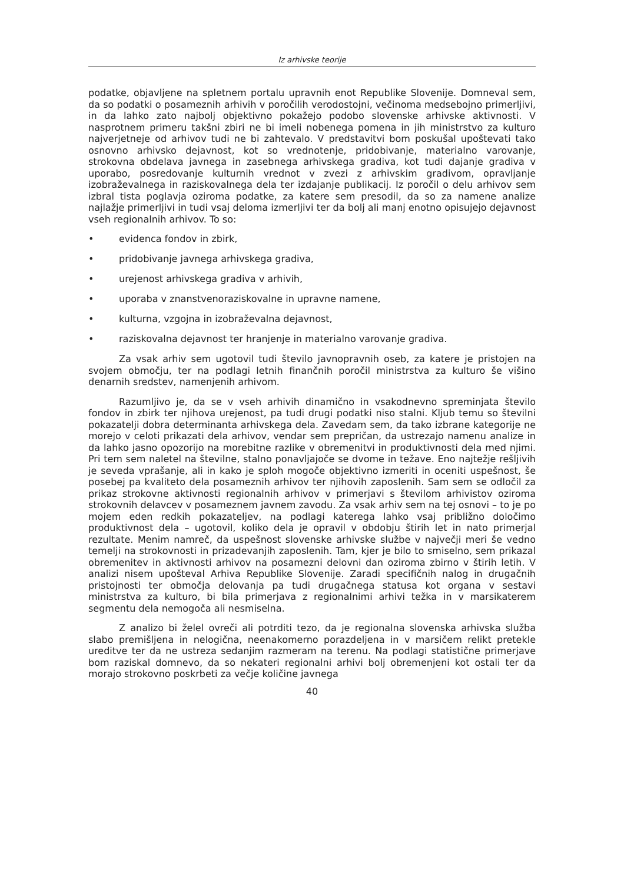Iz arhivske teorije
podatke, objavljene na spletnem portalu upravnih enot Republike Slovenije. Domneval sem, da so podatki o posameznih arhivih v poročilih verodostojni, večinoma medsebojno primerljivi, in da lahko zato najbolj objektivno pokažejo podobo slovenske arhivske aktivnosti. V nasprotnem primeru takšni zbiri ne bi imeli nobenega pomena in jih ministrstvo za kulturo najverjetneje od arhivov tudi ne bi zahtevalo. V predstavitvi bom poskušal upoštevati tako osnovno arhivsko dejavnost, kot so vrednotenje, pridobivanje, materialno varovanje, strokovna obdelava javnega in zasebnega arhivskega gradiva, kot tudi dajanje gradiva v uporabo, posredovanje kulturnih vrednot v zvezi z arhivskim gradivom, opravljanje izobraževalnega in raziskovalnega dela ter izdajanje publikacij. Iz poročil o delu arhivov sem izbral tista poglavja oziroma podatke, za katere sem presodil, da so za namene analize najlažje primerljivi in tudi vsaj deloma izmerljivi ter da bolj ali manj enotno opisujejo dejavnost vseh regionalnih arhivov. To so:
• evidenca fondov in zbirk,
• pridobivanje javnega arhivskega gradiva,
• urejenost arhivskega gradiva v arhivih,
• uporaba v znanstvenoraziskovalne in upravne namene,
• kulturna, vzgojna in izobraževalna dejavnost,
• raziskovalna dejavnost ter hranjenje in materialno varovanje gradiva.
Za vsak arhiv sem ugotovil tudi število javnopravnih oseb, za katere je pristojen na svojem območju, ter na podlagi letnih finančnih poročil ministrstva za kulturo še višino denarnih sredstev, namenjenih arhivom.
Razumljivo je, da se v vseh arhivih dinamično in vsakodnevno spreminjata število fondov in zbirk ter njihova urejenost, pa tudi drugi podatki niso stalni. Kljub temu so številni pokazatelji dobra determinanta arhivskega dela. Zavedam sem, da tako izbrane kategorije ne morejo v celoti prikazati dela arhivov, vendar sem prepričan, da ustrezajo namenu analize in da lahko jasno opozorijo na morebitne razlike v obremenitvi in produktivnosti dela med njimi. Pri tem sem naletel na številne, stalno ponavljajoče se dvome in težave. Eno najtežje rešljivih je seveda vprašanje, ali in kako je sploh mogoče objektivno izmeriti in oceniti uspešnost, še posebej pa kvaliteto dela posameznih arhivov ter njihovih zaposlenih. Sam sem se odločil za prikaz strokovne aktivnosti regionalnih arhivov v primerjavi s številom arhivistov oziroma strokovnih delavcev v posameznem javnem zavodu. Za vsak arhiv sem na tej osnovi – to je po mojem eden redkih pokazateljev, na podlagi katerega lahko vsaj približno določimo produktivnost dela – ugotovil, koliko dela je opravil v obdobju štirih let in nato primerjal rezultate. Menim namreč, da uspešnost slovenske arhivske službe v največji meri še vedno temelji na strokovnosti in prizadevanjih zaposlenih. Tam, kjer je bilo to smiselno, sem prikazal obremenitev in aktivnosti arhivov na posamezni delovni dan oziroma zbirno v štirih letih. V analizi nisem upošteval Arhiva Republike Slovenije. Zaradi specifičnih nalog in drugačnih pristojnosti ter območja delovanja pa tudi drugačnega statusa kot organa v sestavi ministrstva za kulturo, bi bila primerjava z regionalnimi arhivi težka in v marsikaterem segmentu dela nemogoča ali nesmiselna.
Z analizo bi želel ovreči ali potrditi tezo, da je regionalna slovenska arhivska služba slabo premišljena in nelogična, neenakomerno porazdeljena in v marsičem relikt pretekle ureditve ter da ne ustreza sedanjim razmeram na terenu. Na podlagi statistične primerjave bom raziskal domnevo, da so nekateri regionalni arhivi bolj obremenjeni kot ostali ter da morajo strokovno poskrbeti za večje količine javnega
40